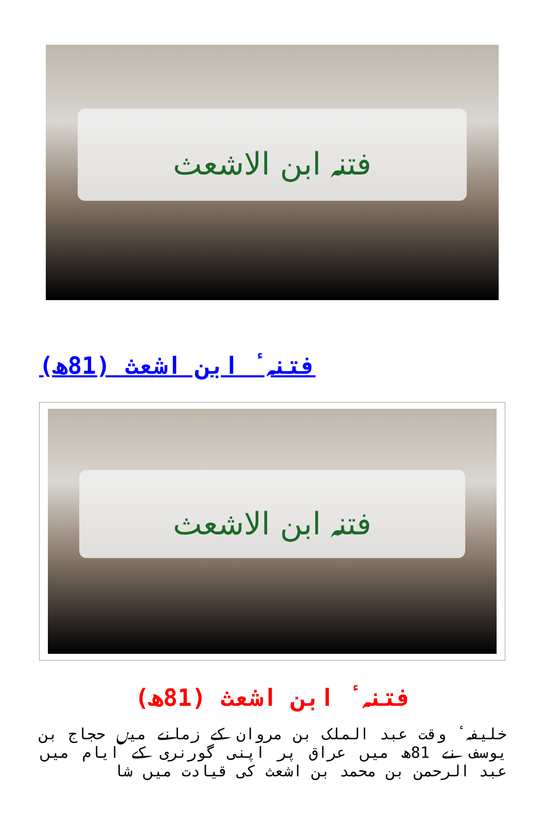فتنہ ابن الاشعث
فتنہٴ ابن اشعث (81ھ)
| فتنہ ابن الاشعث |
فتنہٴ ابن اشعث (81ھ)
خلیفہٴ وقت عبد الملک بن مروان کے زمانے میں حجاج بن یوسف نے 81ھ میں عراق پر اپنی گورنری کے ایام میں عبد الرحمن بن محمد بن اشعث کی قیادت میں شا